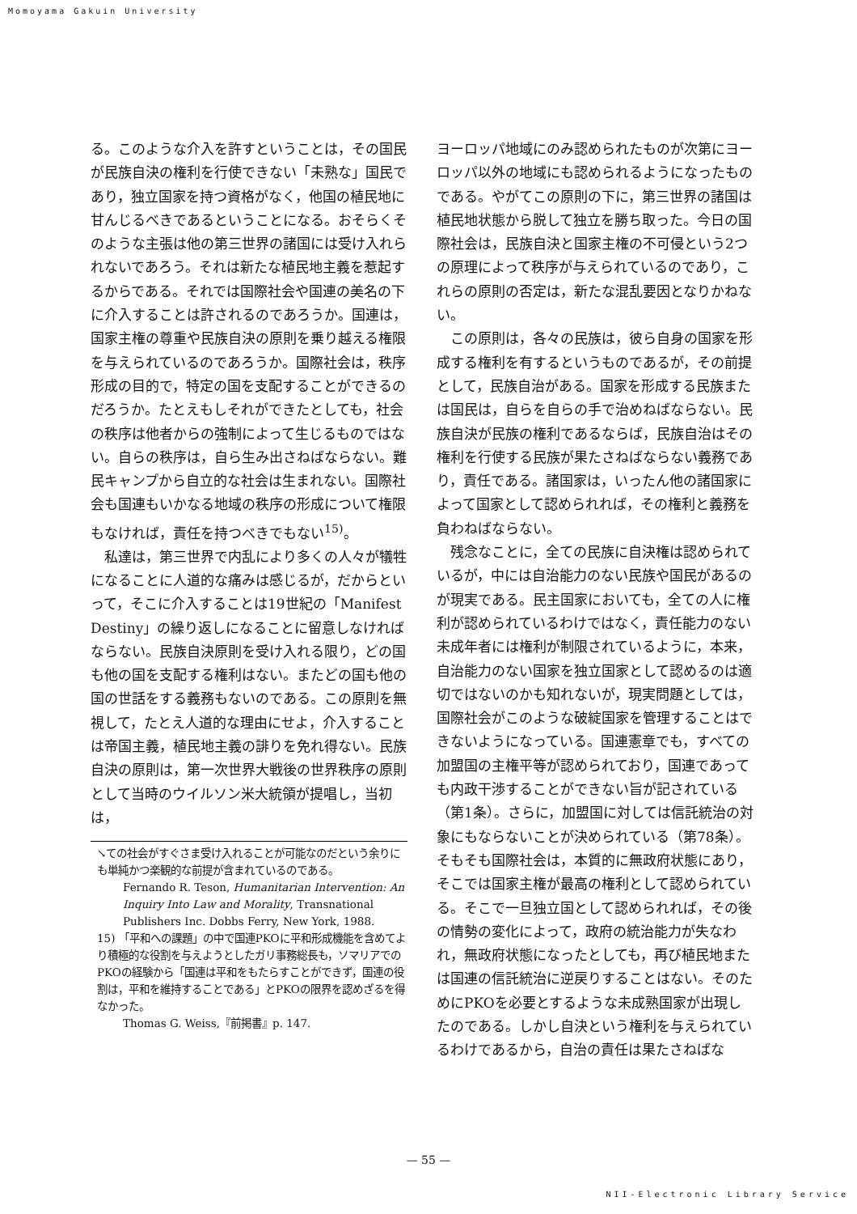Momoyama Gakuin University
る。このような介入を許すということは，その国民が民族自決の権利を行使できない「未熟な」国民であり，独立国家を持つ資格がなく，他国の植民地に甘んじるべきであるということになる。おそらくそのような主張は他の第三世界の諸国には受け入れられないであろう。それは新たな植民地主義を惹起するからである。それでは国際社会や国連の美名の下に介入することは許されるのであろうか。国連は，国家主権の尊重や民族自決の原則を乗り越える権限を与えられているのであろうか。国際社会は，秩序形成の目的で，特定の国を支配することができるのだろうか。たとえもしそれができたとしても，社会の秩序は他者からの強制によって生じるものではない。自らの秩序は，自ら生み出さねばならない。難民キャンプから自立的な社会は生まれない。国際社会も国連もいかなる地域の秩序の形成について権限もなければ，責任を持つべきでもない<sup>15)</sup>。
私達は，第三世界で内乱により多くの人々が犠牲になることに人道的な痛みは感じるが，だからといって，そこに介入することは19世紀の「Manifest Destiny」の繰り返しになることに留意しなければならない。民族自決原則を受け入れる限り，どの国も他の国を支配する権利はない。またどの国も他の国の世話をする義務もないのである。この原則を無視して，たとえ人道的な理由にせよ，介入することは帝国主義，植民地主義の誹りを免れ得ない。民族自決の原則は，第一次世界大戦後の世界秩序の原則として当時のウイルソン米大統領が提唱し，当初は，
↘ての社会がすぐさま受け入れることが可能なのだという余りにも単純かつ楽観的な前提が含まれているのである。
Fernando R. Teson, Humanitarian Intervention: An Inquiry Into Law and Morality, Transnational Publishers Inc. Dobbs Ferry, New York, 1988.
15) 「平和への課題」の中で国連PKOに平和形成機能を含めてより積極的な役割を与えようとしたガリ事務総長も，ソマリアでのPKOの経験から「国連は平和をもたらすことができず，国連の役割は，平和を維持することである」とPKOの限界を認めざるを得なかった。
Thomas G. Weiss,『前掲書』p. 147.
ヨーロッパ地域にのみ認められたものが次第にヨーロッパ以外の地域にも認められるようになったものである。やがてこの原則の下に，第三世界の諸国は植民地状態から脱して独立を勝ち取った。今日の国際社会は，民族自決と国家主権の不可侵という2つの原理によって秩序が与えられているのであり，これらの原則の否定は，新たな混乱要因となりかねない。
この原則は，各々の民族は，彼ら自身の国家を形成する権利を有するというものであるが，その前提として，民族自治がある。国家を形成する民族または国民は，自らを自らの手で治めねばならない。民族自決が民族の権利であるならば，民族自治はその権利を行使する民族が果たさねばならない義務であり，責任である。諸国家は，いったん他の諸国家によって国家として認められれば，その権利と義務を負わねばならない。
残念なことに，全ての民族に自決権は認められているが，中には自治能力のない民族や国民があるのが現実である。民主国家においても，全ての人に権利が認められているわけではなく，責任能力のない未成年者には権利が制限されているように，本来，自治能力のない国家を独立国家として認めるのは適切ではないのかも知れないが，現実問題としては，国際社会がこのような破綻国家を管理することはできないようになっている。国連憲章でも，すべての加盟国の主権平等が認められており，国連であっても内政干渉することができない旨が記されている（第1条）。さらに，加盟国に対しては信託統治の対象にもならないことが決められている（第78条）。そもそも国際社会は，本質的に無政府状態にあり，そこでは国家主権が最高の権利として認められている。そこで一旦独立国として認められれば，その後の情勢の変化によって，政府の統治能力が失なわれ，無政府状態になったとしても，再び植民地または国連の信託統治に逆戻りすることはない。そのためにPKOを必要とするような未成熟国家が出現したのである。しかし自決という権利を与えられているわけであるから，自治の責任は果たさねばな
— 55 —
NII-Electronic Library Service